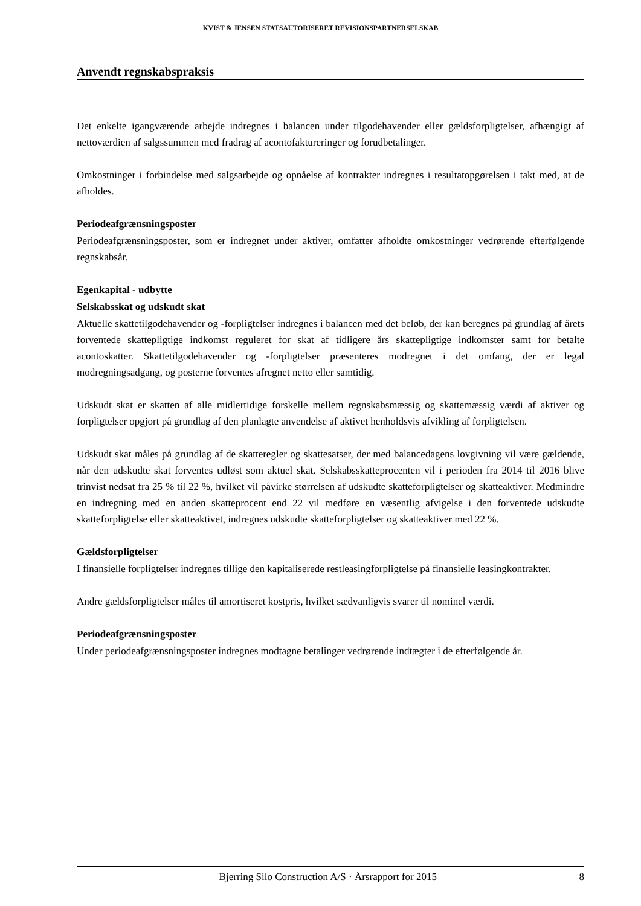KVIST & JENSEN STATSAUTORISERET REVISIONSPARTNERSELSKAB
Anvendt regnskabspraksis
Det enkelte igangværende arbejde indregnes i balancen under tilgodehavender eller gældsforpligtelser, afhængigt af nettoværdien af salgssummen med fradrag af acontofaktureringer og forudbetalinger.
Omkostninger i forbindelse med salgsarbejde og opnåelse af kontrakter indregnes i resultatopgørelsen i takt med, at de afholdes.
Periodeafgrænsningsposter
Periodeafgrænsningsposter, som er indregnet under aktiver, omfatter afholdte omkostninger vedrørende efterfølgende regnskabsår.
Egenkapital - udbytte
Selskabsskat og udskudt skat
Aktuelle skattetilgodehavender og -forpligtelser indregnes i balancen med det beløb, der kan beregnes på grundlag af årets forventede skattepligtige indkomst reguleret for skat af tidligere års skattepligtige indkomster samt for betalte acontoskatter. Skattetilgodehavender og -forpligtelser præsenteres modregnet i det omfang, der er legal modregningsadgang, og posterne forventes afregnet netto eller samtidig.
Udskudt skat er skatten af alle midlertidige forskelle mellem regnskabsmæssig og skattemæssig værdi af aktiver og forpligtelser opgjort på grundlag af den planlagte anvendelse af aktivet henholdsvis afvikling af forpligtelsen.
Udskudt skat måles på grundlag af de skatteregler og skattesatser, der med balancedagens lovgivning vil være gældende, når den udskudte skat forventes udløst som aktuel skat. Selskabsskatteprocenten vil i perioden fra 2014 til 2016 blive trinvist nedsat fra 25 % til 22 %, hvilket vil påvirke størrelsen af udskudte skatteforpligtelser og skatteaktiver. Medmindre en indregning med en anden skatteprocent end 22 vil medføre en væsentlig afvigelse i den forventede udskudte skatteforpligtelse eller skatteaktivet, indregnes udskudte skatteforpligtelser og skatteaktiver med 22 %.
Gældsforpligtelser
I finansielle forpligtelser indregnes tillige den kapitaliserede restleasingforpligtelse på finansielle leasingkontrakter.
Andre gældsforpligtelser måles til amortiseret kostpris, hvilket sædvanligvis svarer til nominel værdi.
Periodeafgrænsningsposter
Under periodeafgrænsningsposter indregnes modtagne betalinger vedrørende indtægter i de efterfølgende år.
Bjerring Silo Construction A/S · Årsrapport for 2015 8